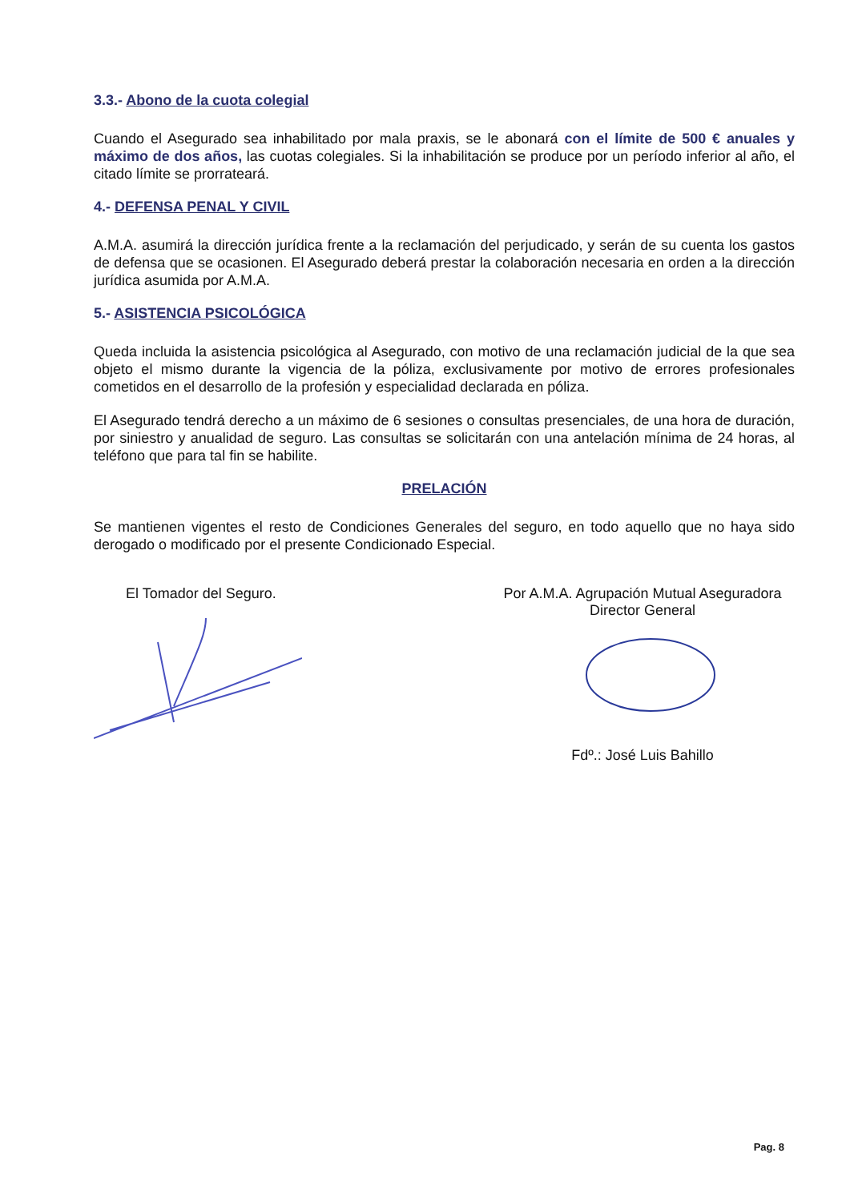3.3.- Abono de la cuota colegial
Cuando el Asegurado sea inhabilitado por mala praxis, se le abonará con el límite de 500 € anuales y máximo de dos años, las cuotas colegiales. Si la inhabilitación se produce por un período inferior al año, el citado límite se prorrateará.
4.- DEFENSA PENAL Y CIVIL
A.M.A. asumirá la dirección jurídica frente a la reclamación del perjudicado, y serán de su cuenta los gastos de defensa que se ocasionen. El Asegurado deberá prestar la colaboración necesaria en orden a la dirección jurídica asumida por A.M.A.
5.- ASISTENCIA PSICOLÓGICA
Queda incluida la asistencia psicológica al Asegurado, con motivo de una reclamación judicial de la que sea objeto el mismo durante la vigencia de la póliza, exclusivamente por motivo de errores profesionales cometidos en el desarrollo de la profesión y especialidad declarada en póliza.
El Asegurado tendrá derecho a un máximo de 6 sesiones o consultas presenciales, de una hora de duración, por siniestro y anualidad de seguro. Las consultas se solicitarán con una antelación mínima de 24 horas, al teléfono que para tal fin se habilite.
PRELACIÓN
Se mantienen vigentes el resto de Condiciones Generales del seguro, en todo aquello que no haya sido derogado o modificado por el presente Condicionado Especial.
El Tomador del Seguro. Por A.M.A. Agrupación Mutual Aseguradora
Director General
Fdº.: José Luis Bahillo
Pag. 8